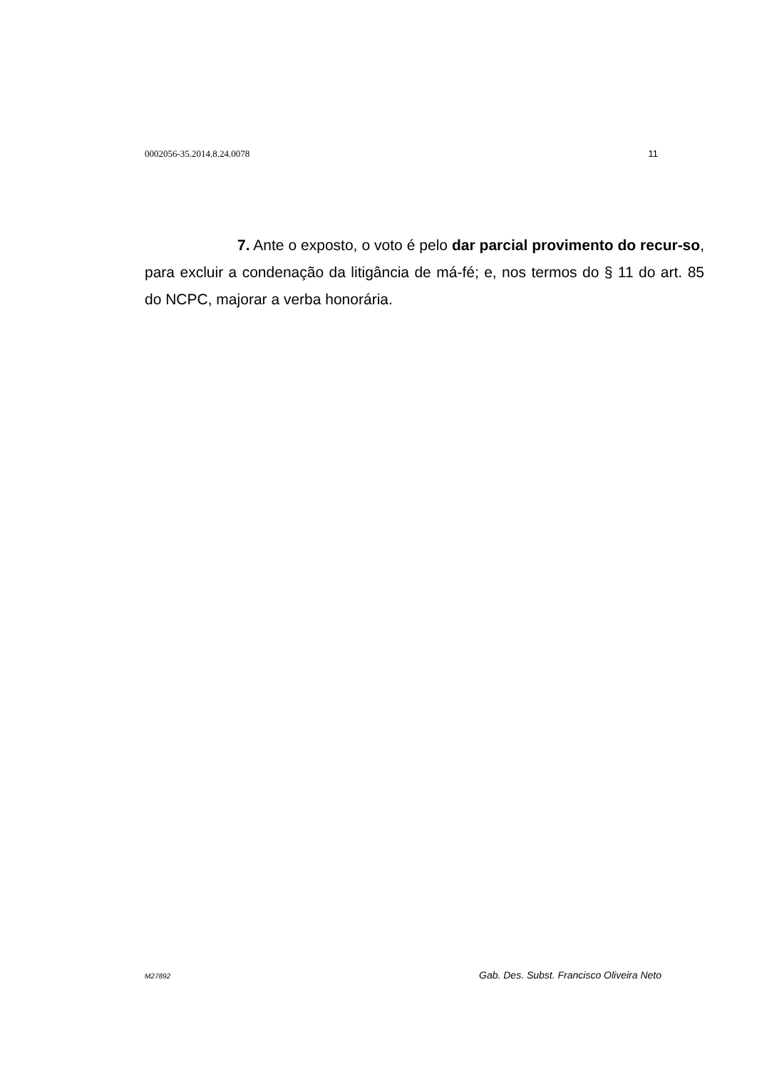0002056-35.2014.8.24.0078 11
7. Ante o exposto, o voto é pelo dar parcial provimento do recur-so, para excluir a condenação da litigância de má-fé; e, nos termos do § 11 do art. 85 do NCPC, majorar a verba honorária.
M27892 Gab. Des. Subst. Francisco Oliveira Neto